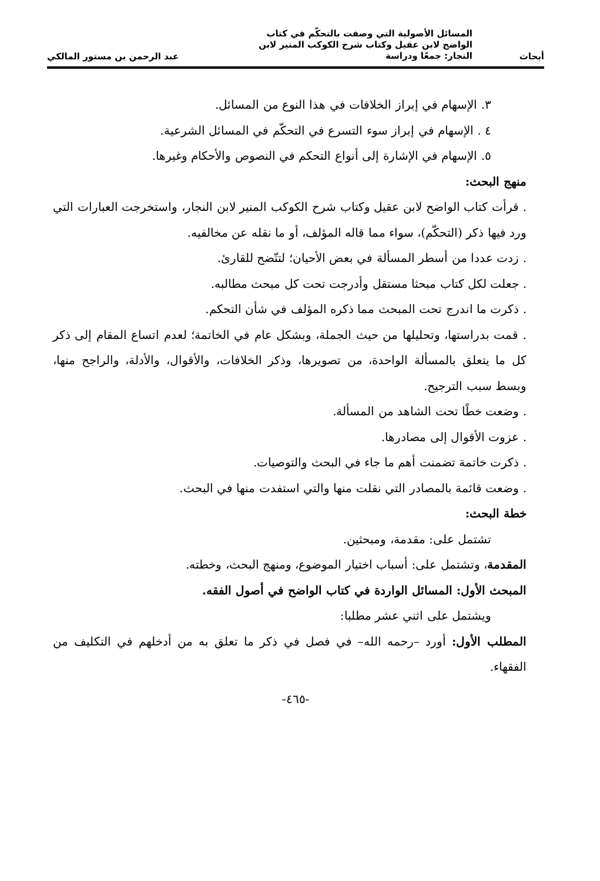أبحاث
المسائل الأصولية التي وصفت بالتحكّم في كتاب
الواضح لابن عقيل وكتاب شرح الكوكب المنير لابن
النجار: جمعًا ودراسة
عبد الرحمن بن مستور المالكي
٣. الإسهام في إبراز الخلافات في هذا النوع من المسائل.
٤ . الإسهام في إبراز سوء التسرع في التحكّم في المسائل الشرعية.
٥. الإسهام في الإشارة إلى أنواع التحكم في النصوص والأحكام وغيرها.
منهج البحث:
. قرأت كتاب الواضح لابن عقيل وكتاب شرح الكوكب المنير لابن النجار، واستخرجت العبارات التي ورد فيها ذكر (التحكّم)، سواء مما قاله المؤلف، أو ما نقله عن مخالفيه.
. زدت عددا من أسطر المسألة في بعض الأحيان؛ لتتّضح للقارئ.
. جعلت لكل كتاب مبحثا مستقل وأدرجت تحت كل مبحث مطالبه.
. ذكرت ما اندرج تحت المبحث مما ذكره المؤلف في شأن التحكم.
. قمت بدراستها، وتحليلها من حيث الجملة، وبشكل عام في الخاتمة؛ لعدم اتساع المقام إلى ذكر كل ما يتعلق بالمسألة الواحدة، من تصويرها، وذكر الخلافات، والأقوال، والأدلة، والراجح منها، وبسط سبب الترجيح.
. وضعت خطًا تحت الشاهد من المسألة.
. عزوت الأقوال إلى مصادرها.
. ذكرت خاتمة تضمنت أهم ما جاء في البحث والتوصيات.
. وضعت قائمة بالمصادر التي نقلت منها والتي استفدت منها في البحث.
خطة البحث:
تشتمل على: مقدمة، ومبحثين.
المقدمة، وتشتمل على: أسباب اختيار الموضوع، ومنهج البحث، وخطته.
المبحث الأول: المسائل الواردة في كتاب الواضح في أصول الفقه.
ويشتمل على اثني عشر مطلبا:
المطلب الأول: أورد –رحمه الله– في فصل في ذكر ما تعلق به من أدخلهم في التكليف من الفقهاء.
-٤٦٥-